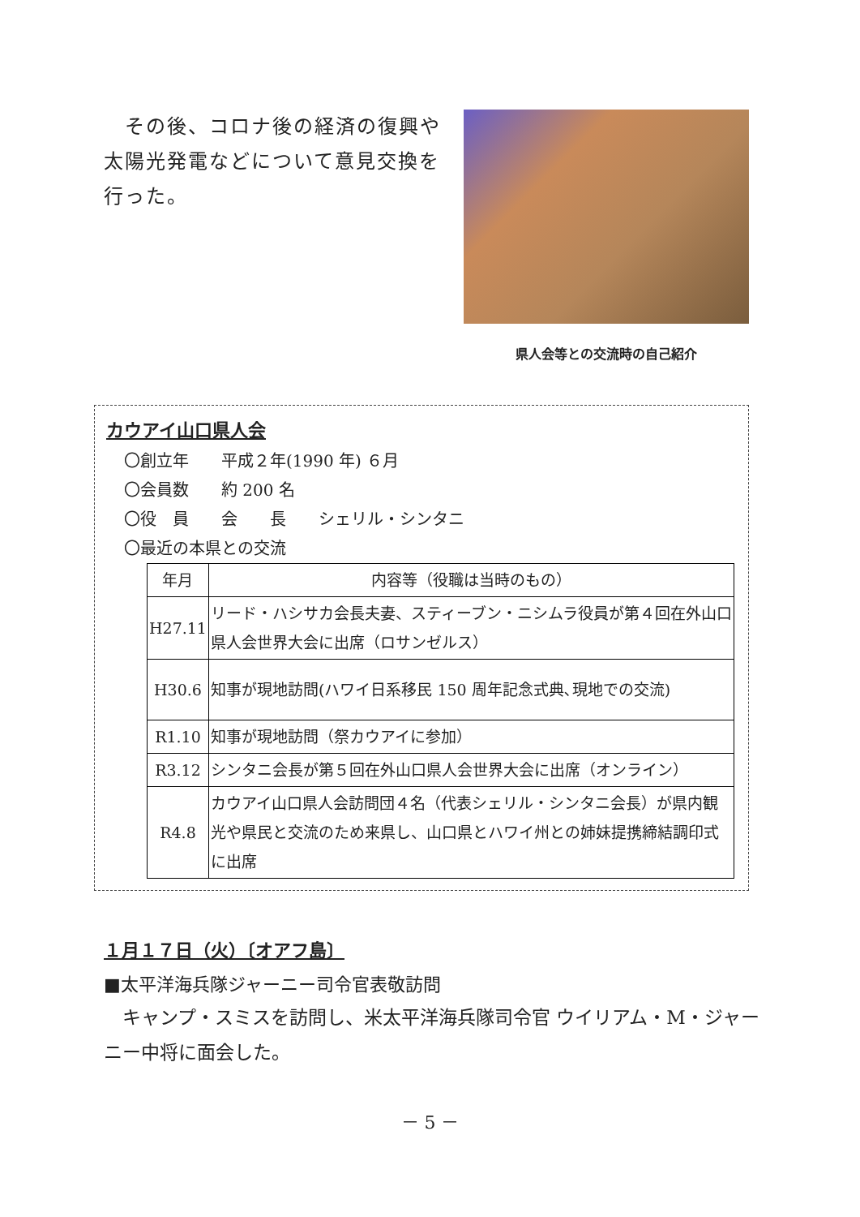その後、コロナ後の経済の復興や太陽光発電などについて意見交換を行った。
県人会等との交流時の自己紹介
カウアイ山口県人会
〇創立年　　平成２年(1990 年) ６月
〇会員数　　約 200 名
〇役　員　　会　　長　　シェリル・シンタニ
〇最近の本県との交流
| 年月 | 内容等（役職は当時のもの） |
| --- | --- |
| H27.11 | リード・ハシサカ会長夫妻、スティーブン・ニシムラ役員が第４回在外山口県人会世界大会に出席（ロサンゼルス） |
| H30.6 | 知事が現地訪問(ハワイ日系移民 150 周年記念式典､現地での交流) |
| R1.10 | 知事が現地訪問（祭カウアイに参加） |
| R3.12 | シンタニ会長が第５回在外山口県人会世界大会に出席（オンライン） |
| R4.8 | カウアイ山口県人会訪問団４名（代表シェリル・シンタニ会長）が県内観光や県民と交流のため来県し、山口県とハワイ州との姉妹提携締結調印式に出席 |
１月１７日（火）〔オアフ島〕
■太平洋海兵隊ジャーニー司令官表敬訪問
　キャンプ・スミスを訪問し、米太平洋海兵隊司令官 ウイリアム・M・ジャーニー中将に面会した。
－ 5 －